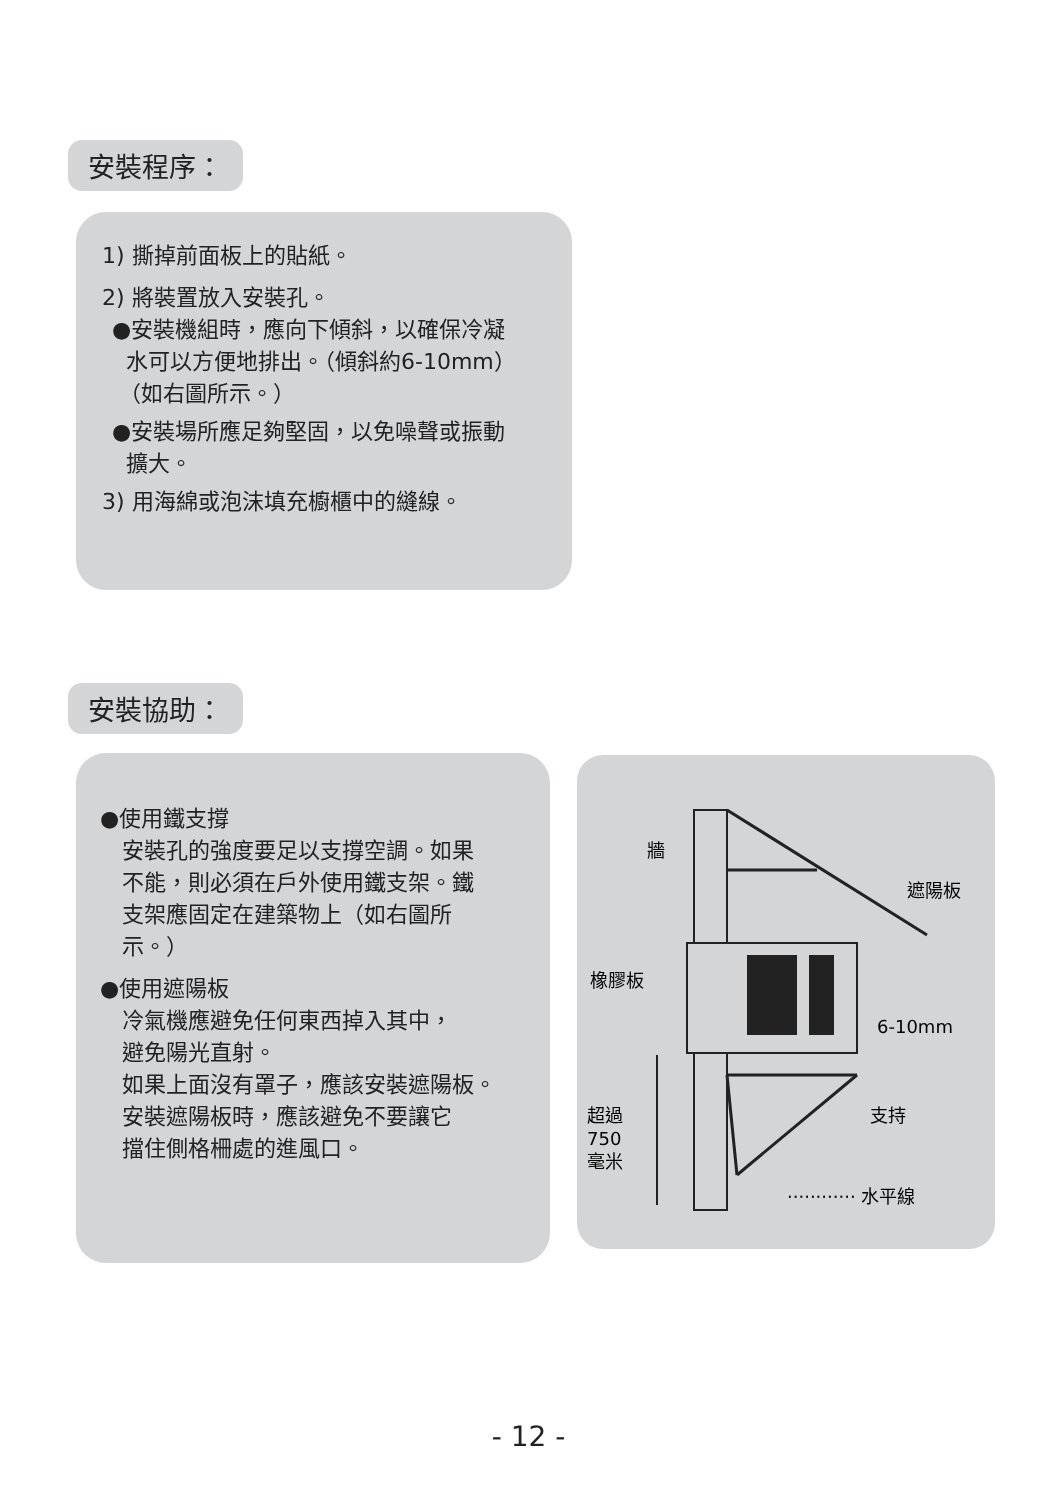安裝程序：
1) 撕掉前面板上的貼紙。
2) 將裝置放入安裝孔。
●安裝機組時，應向下傾斜，以確保冷凝
水可以方便地排出。（傾斜約6-10mm）
（如右圖所示。）
●安裝場所應足夠堅固，以免噪聲或振動
擴大。
3) 用海綿或泡沫填充櫥櫃中的縫線。
安裝協助：
●使用鐵支撐
安裝孔的強度要足以支撐空調。如果
不能，則必須在戶外使用鐵支架。鐵
支架應固定在建築物上（如右圖所
示。）
●使用遮陽板
冷氣機應避免任何東西掉入其中，
避免陽光直射。
如果上面沒有罩子，應該安裝遮陽板。
安裝遮陽板時，應該避免不要讓它
擋住側格柵處的進風口。
牆
遮陽板
橡膠板
6-10mm
超過
750
毫米
支持
············ 水平線
- 12 -